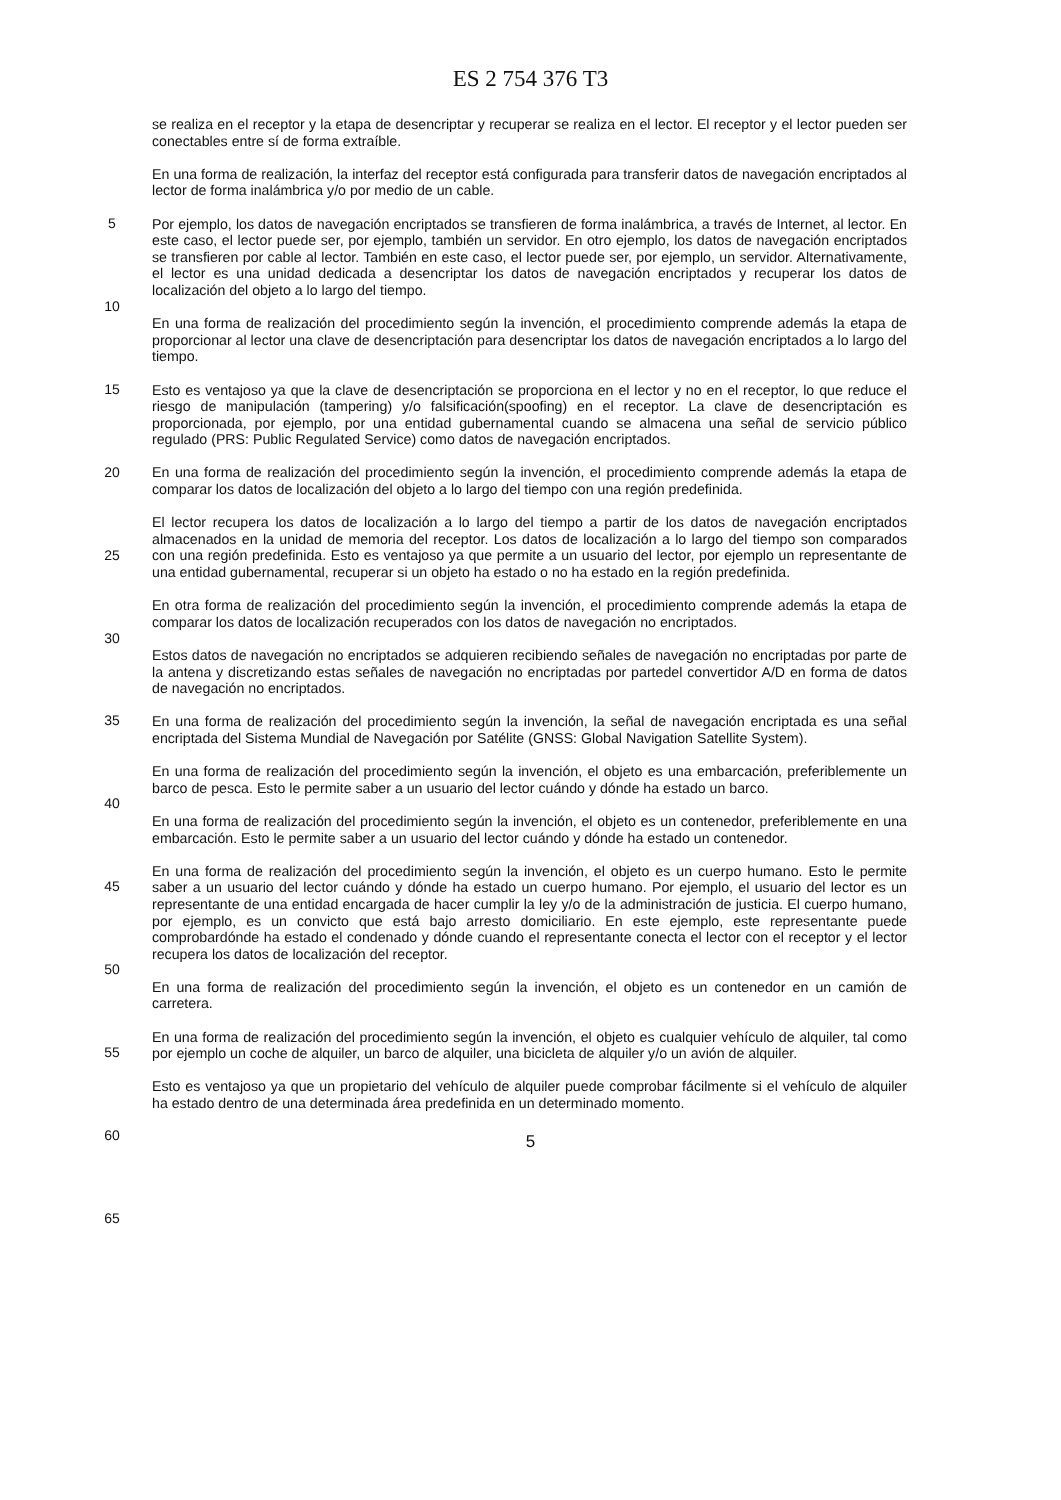ES 2 754 376 T3
se realiza en el receptor y la etapa de desencriptar y recuperar se realiza en el lector. El receptor y el lector pueden ser conectables entre sí de forma extraíble.
5
En una forma de realización, la interfaz del receptor está configurada para transferir datos de navegación encriptados al lector de forma inalámbrica y/o por medio de un cable.
10
Por ejemplo, los datos de navegación encriptados se transfieren de forma inalámbrica, a través de Internet, al lector. En este caso, el lector puede ser, por ejemplo, también un servidor. En otro ejemplo, los datos de navegación encriptados se transfieren por cable al lector. También en este caso, el lector puede ser, por ejemplo, un servidor. Alternativamente, el lector es una unidad dedicada a desencriptar los datos de navegación encriptados y recuperar los datos de localización del objeto a lo largo del tiempo.
15
En una forma de realización del procedimiento según la invención, el procedimiento comprende además la etapa de proporcionar al lector una clave de desencriptación para desencriptar los datos de navegación encriptados a lo largo del tiempo.
20
Esto es ventajoso ya que la clave de desencriptación se proporciona en el lector y no en el receptor, lo que reduce el riesgo de manipulación (tampering) y/o falsificación(spoofing) en el receptor. La clave de desencriptación es proporcionada, por ejemplo, por una entidad gubernamental cuando se almacena una señal de servicio público regulado (PRS: Public Regulated Service) como datos de navegación encriptados.
25
En una forma de realización del procedimiento según la invención, el procedimiento comprende además la etapa de comparar los datos de localización del objeto a lo largo del tiempo con una región predefinida.
30
El lector recupera los datos de localización a lo largo del tiempo a partir de los datos de navegación encriptados almacenados en la unidad de memoria del receptor. Los datos de localización a lo largo del tiempo son comparados con una región predefinida. Esto es ventajoso ya que permite a un usuario del lector, por ejemplo un representante de una entidad gubernamental, recuperar si un objeto ha estado o no ha estado en la región predefinida.
En otra forma de realización del procedimiento según la invención, el procedimiento comprende además la etapa de comparar los datos de localización recuperados con los datos de navegación no encriptados.
35
Estos datos de navegación no encriptados se adquieren recibiendo señales de navegación no encriptadas por parte de la antena y discretizando estas señales de navegación no encriptadas por partedel convertidor A/D en forma de datos de navegación no encriptados.
40
En una forma de realización del procedimiento según la invención, la señal de navegación encriptada es una señal encriptada del Sistema Mundial de Navegación por Satélite (GNSS: Global Navigation Satellite System).
45
En una forma de realización del procedimiento según la invención, el objeto es una embarcación, preferiblemente un barco de pesca. Esto le permite saber a un usuario del lector cuándo y dónde ha estado un barco.
50
En una forma de realización del procedimiento según la invención, el objeto es un contenedor, preferiblemente en una embarcación. Esto le permite saber a un usuario del lector cuándo y dónde ha estado un contenedor.
55
En una forma de realización del procedimiento según la invención, el objeto es un cuerpo humano. Esto le permite saber a un usuario del lector cuándo y dónde ha estado un cuerpo humano. Por ejemplo, el usuario del lector es un representante de una entidad encargada de hacer cumplir la ley y/o de la administración de justicia. El cuerpo humano, por ejemplo, es un convicto que está bajo arresto domiciliario. En este ejemplo, este representante puede comprobardónde ha estado el condenado y dónde cuando el representante conecta el lector con el receptor y el lector recupera los datos de localización del receptor.
60
En una forma de realización del procedimiento según la invención, el objeto es un contenedor en un camión de carretera.
65
En una forma de realización del procedimiento según la invención, el objeto es cualquier vehículo de alquiler, tal como por ejemplo un coche de alquiler, un barco de alquiler, una bicicleta de alquiler y/o un avión de alquiler.
Esto es ventajoso ya que un propietario del vehículo de alquiler puede comprobar fácilmente si el vehículo de alquiler ha estado dentro de una determinada área predefinida en un determinado momento.
5